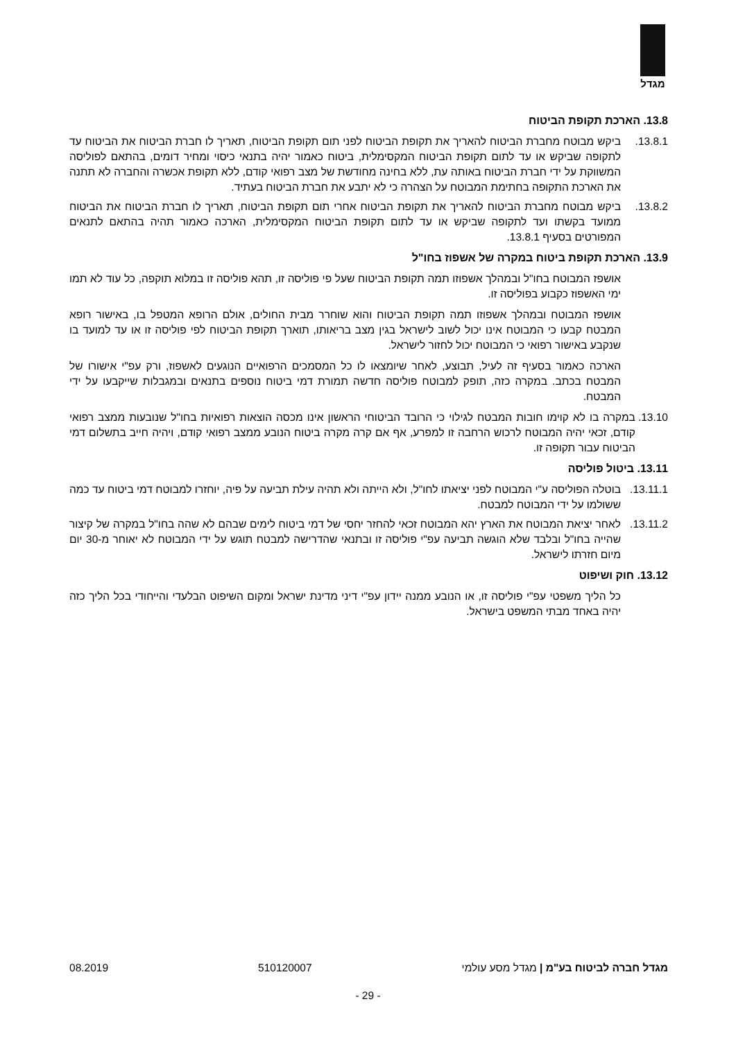מגדל
13.8. הארכת תקופת הביטוח
13.8.1. ביקש מבוטח מחברת הביטוח להאריך את תקופת הביטוח לפני תום תקופת הביטוח, תאריך לו חברת הביטוח את הביטוח עד לתקופה שביקש או עד לתום תקופת הביטוח המקסימלית, ביטוח כאמור יהיה בתנאי כיסוי ומחיר דומים, בהתאם לפוליסה המשווקת על ידי חברת הביטוח באותה עת, ללא בחינה מחודשת של מצב רפואי קודם, ללא תקופת אכשרה והחברה לא תתנה את הארכת התקופה בחתימת המבוטח על הצהרה כי לא יתבע את חברת הביטוח בעתיד.
13.8.2. ביקש מבוטח מחברת הביטוח להאריך את תקופת הביטוח אחרי תום תקופת הביטוח, תאריך לו חברת הביטוח את הביטוח ממועד בקשתו ועד לתקופה שביקש או עד לתום תקופת הביטוח המקסימלית, הארכה כאמור תהיה בהתאם לתנאים המפורטים בסעיף 13.8.1.
13.9. הארכת תקופת ביטוח במקרה של אשפוז בחו"ל
אושפז המבוטח בחו"ל ובמהלך אשפוזו תמה תקופת הביטוח שעל פי פוליסה זו, תהא פוליסה זו במלוא תוקפה, כל עוד לא תמו ימי האשפוז כקבוע בפוליסה זו.
אושפז המבוטח ובמהלך אשפוזו תמה תקופת הביטוח והוא שוחרר מבית החולים, אולם הרופא המטפל בו, באישור רופא המבטח קבעו כי המבוטח אינו יכול לשוב לישראל בגין מצב בריאותו, תוארך תקופת הביטוח לפי פוליסה זו או עד למועד בו שנקבע באישור רפואי כי המבוטח יכול לחזור לישראל.
הארכה כאמור בסעיף זה לעיל, תבוצע, לאחר שיומצאו לו כל המסמכים הרפואיים הנוגעים לאשפוז, ורק עפ"י אישורו של המבטח בכתב. במקרה כזה, תופק למבוטח פוליסה חדשה תמורת דמי ביטוח נוספים בתנאים ובמגבלות שייקבעו על ידי המבטח.
13.10. במקרה בו לא קוימו חובות המבטח לגילוי כי הרובד הביטוחי הראשון אינו מכסה הוצאות רפואיות בחו"ל שנובעות ממצב רפואי קודם, זכאי יהיה המבוטח לרכוש הרחבה זו למפרע, אף אם קרה מקרה ביטוח הנובע ממצב רפואי קודם, ויהיה חייב בתשלום דמי הביטוח עבור תקופה זו.
13.11. ביטול פוליסה
13.11.1.
בוטלה הפוליסה ע"י המבוטח לפני יציאתו לחו"ל, ולא הייתה ולא תהיה עילת תביעה על פיה, יוחזרו למבוטח דמי ביטוח עד כמה ששולמו על ידי המבוטח למבטח.
13.11.2.
לאחר יציאת המבוטח את הארץ יהא המבוטח זכאי להחזר יחסי של דמי ביטוח לימים שבהם לא שהה בחו"ל במקרה של קיצור שהייה בחו"ל ובלבד שלא הוגשה תביעה עפ"י פוליסה זו ובתנאי שהדרישה למבטח תוגש על ידי המבוטח לא יאוחר מ-30 יום מיום חזרתו לישראל.
13.12. חוק ושיפוט
כל הליך משפטי עפ"י פוליסה זו, או הנובע ממנה יידון עפ"י דיני מדינת ישראל ומקום השיפוט הבלעדי והייחודי בכל הליך כזה יהיה באחד מבתי המשפט בישראל.
מגדל חברה לביטוח בע"מ | מגדל מסע עולמי 510120007 08.2019
- 29 -